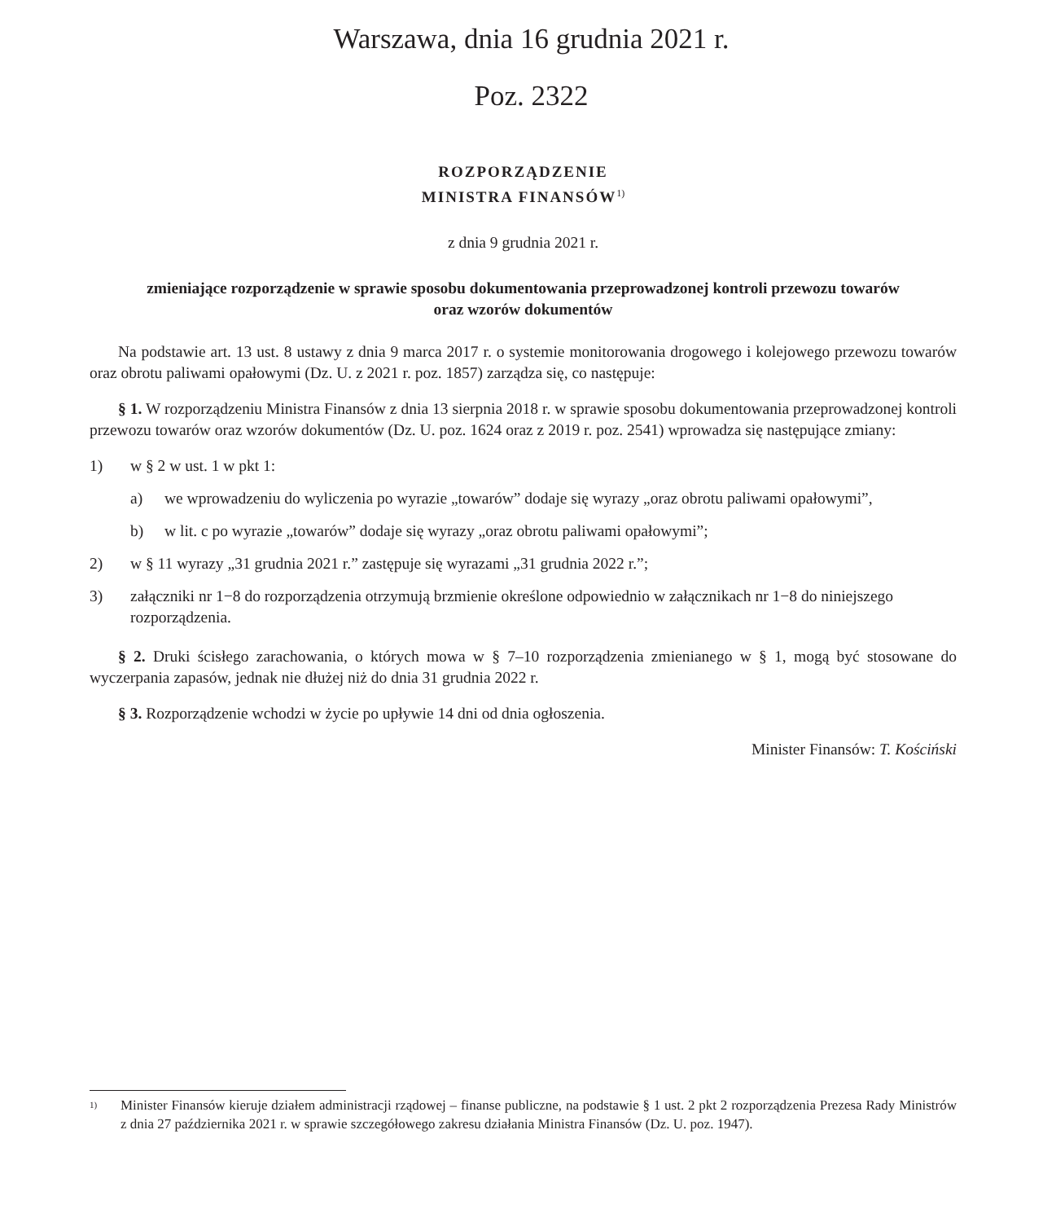Warszawa, dnia 16 grudnia 2021 r.
Poz. 2322
ROZPORZĄDZENIE
MINISTRA FINANSÓW<sup>1)</sup>
z dnia 9 grudnia 2021 r.
zmieniające rozporządzenie w sprawie sposobu dokumentowania przeprowadzonej kontroli przewozu towarów
oraz wzorów dokumentów
Na podstawie art. 13 ust. 8 ustawy z dnia 9 marca 2017 r. o systemie monitorowania drogowego i kolejowego przewozu towarów oraz obrotu paliwami opałowymi (Dz. U. z 2021 r. poz. 1857) zarządza się, co następuje:
§ 1. W rozporządzeniu Ministra Finansów z dnia 13 sierpnia 2018 r. w sprawie sposobu dokumentowania przeprowadzonej kontroli przewozu towarów oraz wzorów dokumentów (Dz. U. poz. 1624 oraz z 2019 r. poz. 2541) wprowadza się następujące zmiany:
1) w § 2 w ust. 1 w pkt 1:
a) we wprowadzeniu do wyliczenia po wyrazie „towarów” dodaje się wyrazy „oraz obrotu paliwami opałowymi”,
b) w lit. c po wyrazie „towarów” dodaje się wyrazy „oraz obrotu paliwami opałowymi”;
2) w § 11 wyrazy „31 grudnia 2021 r.” zastępuje się wyrazami „31 grudnia 2022 r.”;
3) załączniki nr 1−8 do rozporządzenia otrzymują brzmienie określone odpowiednio w załącznikach nr 1−8 do niniejszego rozporządzenia.
§ 2. Druki ścisłego zarachowania, o których mowa w § 7–10 rozporządzenia zmienianego w § 1, mogą być stosowane do wyczerpania zapasów, jednak nie dłużej niż do dnia 31 grudnia 2022 r.
§ 3. Rozporządzenie wchodzi w życie po upływie 14 dni od dnia ogłoszenia.
Minister Finansów: T. Kościński
<sup>1)</sup> Minister Finansów kieruje działem administracji rządowej – finanse publiczne, na podstawie § 1 ust. 2 pkt 2 rozporządzenia Prezesa Rady Ministrów z dnia 27 października 2021 r. w sprawie szczegółowego zakresu działania Ministra Finansów (Dz. U. poz. 1947).